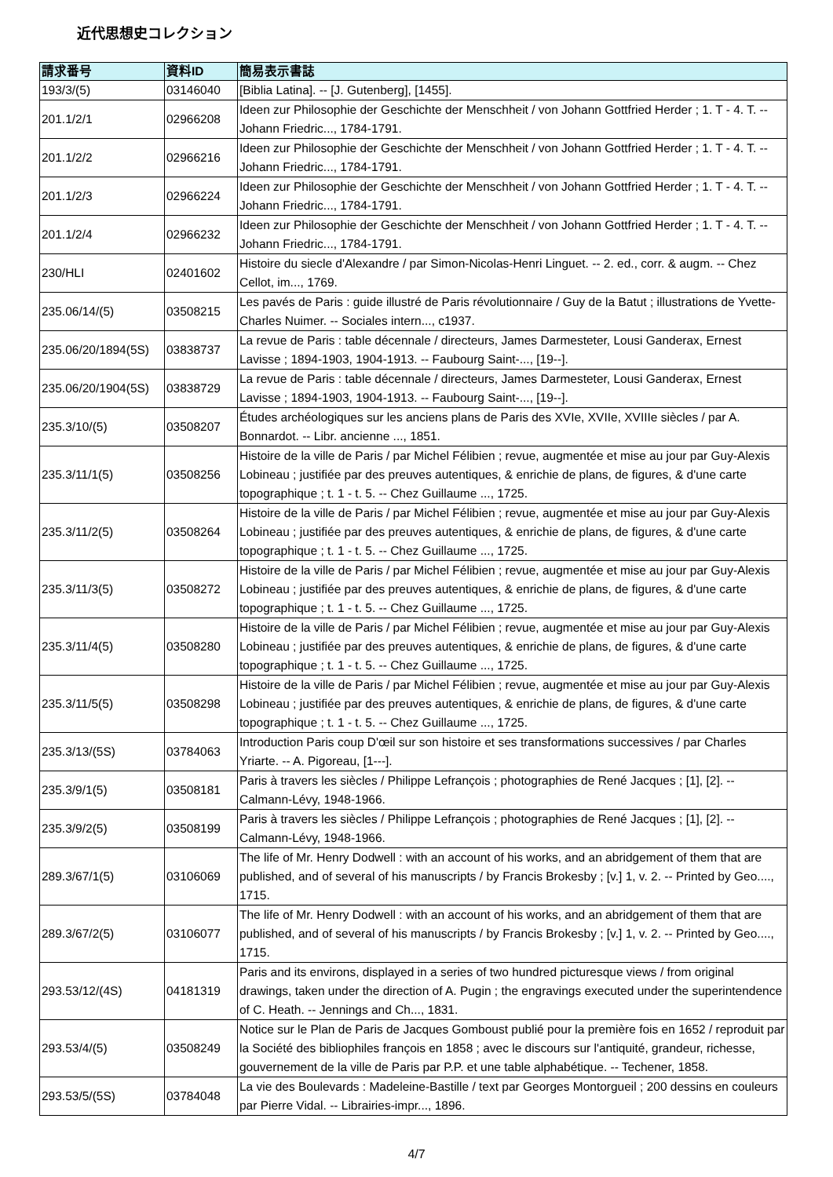近代思想史コレクション
| 請求番号 | 資料ID | 簡易表示書誌 |
| --- | --- | --- |
| 193/3/(5) | 03146040 | [Biblia Latina]. -- [J. Gutenberg], [1455]. |
| 201.1/2/1 | 02966208 | Ideen zur Philosophie der Geschichte der Menschheit / von Johann Gottfried Herder ; 1. T - 4. T. -- Johann Friedric..., 1784-1791. |
| 201.1/2/2 | 02966216 | Ideen zur Philosophie der Geschichte der Menschheit / von Johann Gottfried Herder ; 1. T - 4. T. -- Johann Friedric..., 1784-1791. |
| 201.1/2/3 | 02966224 | Ideen zur Philosophie der Geschichte der Menschheit / von Johann Gottfried Herder ; 1. T - 4. T. -- Johann Friedric..., 1784-1791. |
| 201.1/2/4 | 02966232 | Ideen zur Philosophie der Geschichte der Menschheit / von Johann Gottfried Herder ; 1. T - 4. T. -- Johann Friedric..., 1784-1791. |
| 230/HLI | 02401602 | Histoire du siecle d'Alexandre / par Simon-Nicolas-Henri Linguet. -- 2. ed., corr. & augm. -- Chez Cellot, im..., 1769. |
| 235.06/14/(5) | 03508215 | Les pavés de Paris : guide illustré de Paris révolutionnaire / Guy de la Batut ; illustrations de Yvette-Charles Nuimer. -- Sociales intern..., c1937. |
| 235.06/20/1894(5S) | 03838737 | La revue de Paris : table décennale / directeurs, James Darmesteter, Lousi Ganderax, Ernest Lavisse ; 1894-1903, 1904-1913. -- Faubourg Saint-..., [19--]. |
| 235.06/20/1904(5S) | 03838729 | La revue de Paris : table décennale / directeurs, James Darmesteter, Lousi Ganderax, Ernest Lavisse ; 1894-1903, 1904-1913. -- Faubourg Saint-..., [19--]. |
| 235.3/10/(5) | 03508207 | Études archéologiques sur les anciens plans de Paris des XVIe, XVIIe, XVIIIe siècles / par A. Bonnardot. -- Libr. ancienne ..., 1851. |
| 235.3/11/1(5) | 03508256 | Histoire de la ville de Paris / par Michel Félibien ; revue, augmentée et mise au jour par Guy-Alexis Lobineau ; justifiée par des preuves autentiques, & enrichie de plans, de figures, & d'une carte topographique ; t. 1 - t. 5. -- Chez Guillaume ..., 1725. |
| 235.3/11/2(5) | 03508264 | Histoire de la ville de Paris / par Michel Félibien ; revue, augmentée et mise au jour par Guy-Alexis Lobineau ; justifiée par des preuves autentiques, & enrichie de plans, de figures, & d'une carte topographique ; t. 1 - t. 5. -- Chez Guillaume ..., 1725. |
| 235.3/11/3(5) | 03508272 | Histoire de la ville de Paris / par Michel Félibien ; revue, augmentée et mise au jour par Guy-Alexis Lobineau ; justifiée par des preuves autentiques, & enrichie de plans, de figures, & d'une carte topographique ; t. 1 - t. 5. -- Chez Guillaume ..., 1725. |
| 235.3/11/4(5) | 03508280 | Histoire de la ville de Paris / par Michel Félibien ; revue, augmentée et mise au jour par Guy-Alexis Lobineau ; justifiée par des preuves autentiques, & enrichie de plans, de figures, & d'une carte topographique ; t. 1 - t. 5. -- Chez Guillaume ..., 1725. |
| 235.3/11/5(5) | 03508298 | Histoire de la ville de Paris / par Michel Félibien ; revue, augmentée et mise au jour par Guy-Alexis Lobineau ; justifiée par des preuves autentiques, & enrichie de plans, de figures, & d'une carte topographique ; t. 1 - t. 5. -- Chez Guillaume ..., 1725. |
| 235.3/13/(5S) | 03784063 | Introduction Paris coup D'œil sur son histoire et ses transformations successives / par Charles Yriarte. -- A. Pigoreau, [1---]. |
| 235.3/9/1(5) | 03508181 | Paris à travers les siècles / Philippe Lefrançois ; photographies de René Jacques ; [1], [2]. -- Calmann-Lévy, 1948-1966. |
| 235.3/9/2(5) | 03508199 | Paris à travers les siècles / Philippe Lefrançois ; photographies de René Jacques ; [1], [2]. -- Calmann-Lévy, 1948-1966. |
| 289.3/67/1(5) | 03106069 | The life of Mr. Henry Dodwell : with an account of his works, and an abridgement of them that are published, and of several of his manuscripts / by Francis Brokesby ; [v.] 1, v. 2. -- Printed by Geo...., 1715. |
| 289.3/67/2(5) | 03106077 | The life of Mr. Henry Dodwell : with an account of his works, and an abridgement of them that are published, and of several of his manuscripts / by Francis Brokesby ; [v.] 1, v. 2. -- Printed by Geo...., 1715. |
| 293.53/12/(4S) | 04181319 | Paris and its environs, displayed in a series of two hundred picturesque views / from original drawings, taken under the direction of A. Pugin ; the engravings executed under the superintendence of C. Heath. -- Jennings and Ch..., 1831. |
| 293.53/4/(5) | 03508249 | Notice sur le Plan de Paris de Jacques Gomboust publié pour la première fois en 1652 / reproduit par la Société des bibliophiles françois en 1858 ; avec le discours sur l'antiquité, grandeur, richesse, gouvernement de la ville de Paris par P.P. et une table alphabétique. -- Techener, 1858. |
| 293.53/5/(5S) | 03784048 | La vie des Boulevards : Madeleine-Bastille / text par Georges Montorgueil ; 200 dessins en couleurs par Pierre Vidal. -- Librairies-impr..., 1896. |
4/7